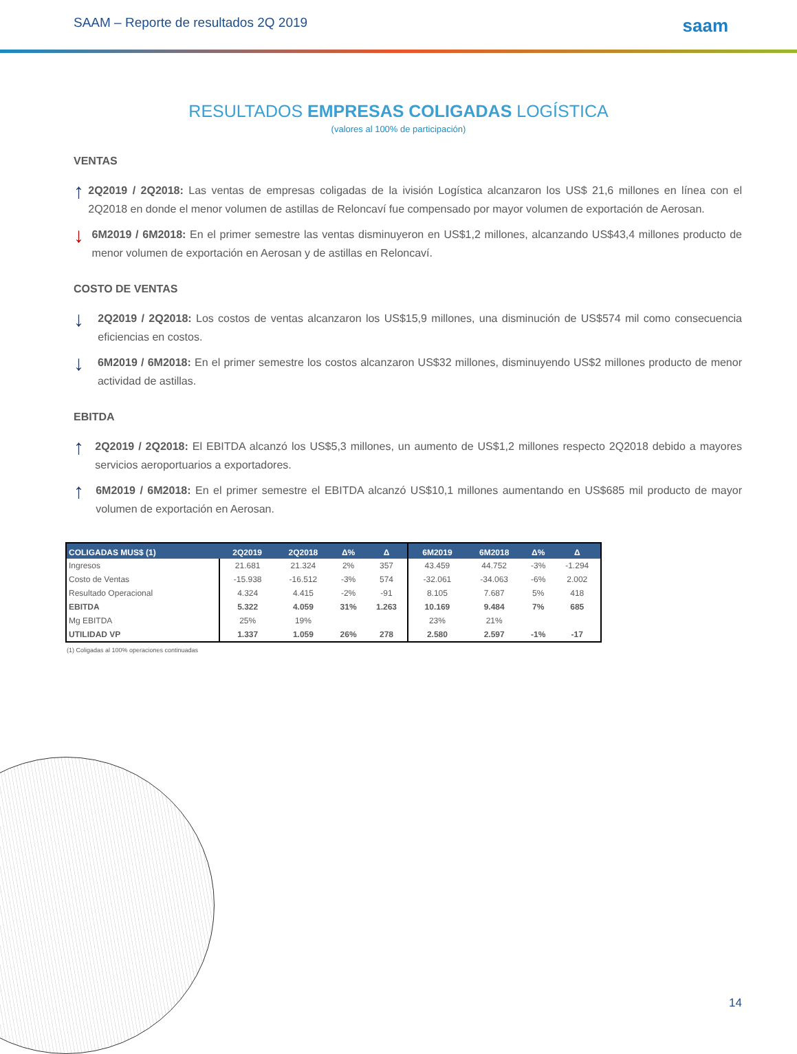SAAM – Reporte de resultados 2Q 2019
saam
RESULTADOS EMPRESAS COLIGADAS LOGÍSTICA
(valores al 100% de participación)
VENTAS
↑
2Q2019 / 2Q2018: Las ventas de empresas coligadas de la ivisión Logística alcanzaron los US$ 21,6 millones en línea con el 2Q2018 en donde el menor volumen de astillas de Reloncaví fue compensado por mayor volumen de exportación de Aerosan.
↓
6M2019 / 6M2018: En el primer semestre las ventas disminuyeron en US$1,2 millones, alcanzando US$43,4 millones producto de menor volumen de exportación en Aerosan y de astillas en Reloncaví.
COSTO DE VENTAS
↓
2Q2019 / 2Q2018: Los costos de ventas alcanzaron los US$15,9 millones, una disminución de US$574 mil como consecuencia eficiencias en costos.
↓
6M2019 / 6M2018: En el primer semestre los costos alcanzaron US$32 millones, disminuyendo US$2 millones producto de menor actividad de astillas.
EBITDA
↑
2Q2019 / 2Q2018: El EBITDA alcanzó los US$5,3 millones, un aumento de US$1,2 millones respecto 2Q2018 debido a mayores servicios aeroportuarios a exportadores.
↑
6M2019 / 6M2018: En el primer semestre el EBITDA alcanzó US$10,1 millones aumentando en US$685 mil producto de mayor volumen de exportación en Aerosan.
| COLIGADAS MUS$ (1) | 2Q2019 | 2Q2018 | Δ% | Δ | 6M2019 | 6M2018 | Δ% | Δ |
| --- | --- | --- | --- | --- | --- | --- | --- | --- |
| Ingresos | 21.681 | 21.324 | 2% | 357 | 43.459 | 44.752 | -3% | -1.294 |
| Costo de Ventas | -15.938 | -16.512 | -3% | 574 | -32.061 | -34.063 | -6% | 2.002 |
| Resultado Operacional | 4.324 | 4.415 | -2% | -91 | 8.105 | 7.687 | 5% | 418 |
| EBITDA | 5.322 | 4.059 | 31% | 1.263 | 10.169 | 9.484 | 7% | 685 |
| Mg EBITDA | 25% | 19% | | | 23% | 21% | | |
| UTILIDAD VP | 1.337 | 1.059 | 26% | 278 | 2.580 | 2.597 | -1% | -17 |
(1) Coligadas al 100% operaciones continuadas
14